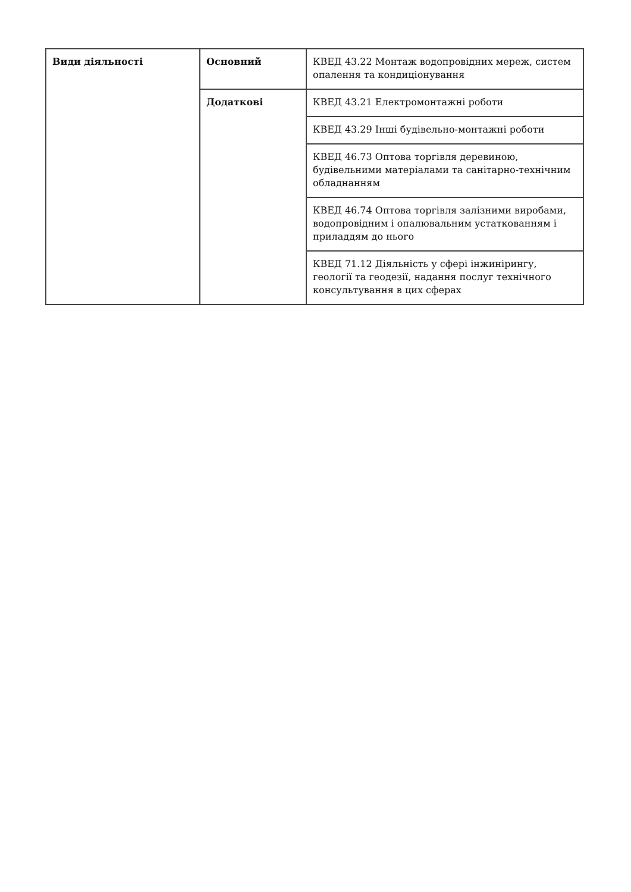| Види діяльності | Основний | КВЕД 43.22 Монтаж водопровідних мереж, систем опалення та кондиціонування |
| | Додаткові | КВЕД 43.21 Електромонтажні роботи |
| | | КВЕД 43.29 Інші будівельно-монтажні роботи |
| | | КВЕД 46.73 Оптова торгівля деревиною, будівельними матеріалами та санітарно-технічним обладнанням |
| | | КВЕД 46.74 Оптова торгівля залізними виробами, водопровідним і опалювальним устаткованням і приладдям до нього |
| | | КВЕД 71.12 Діяльність у сфері інжинірингу, геології та геодезії, надання послуг технічного консультування в цих сферах |